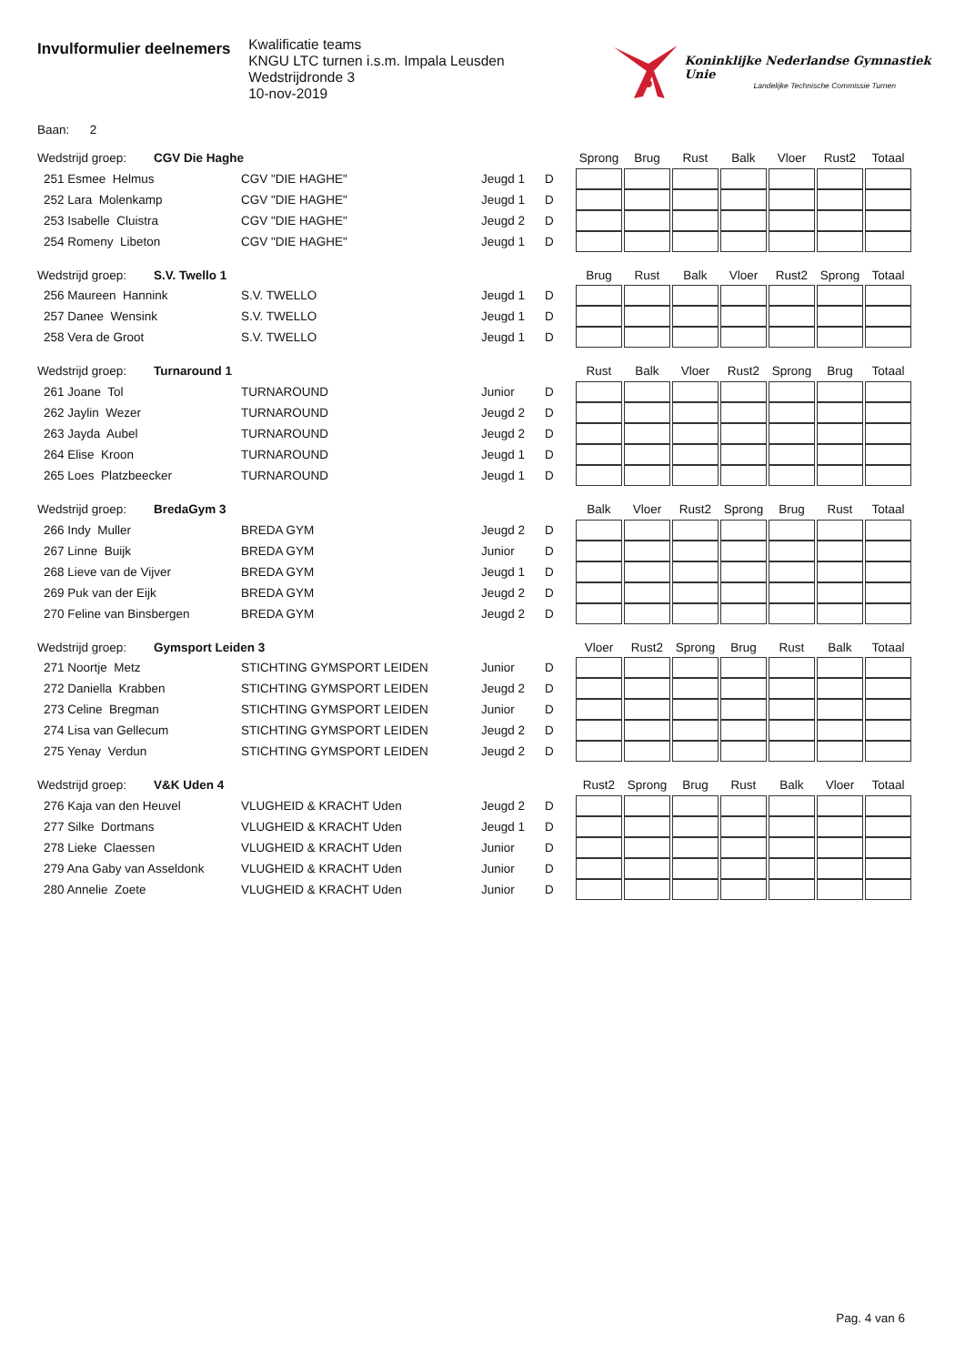Invulformulier deelnemers
Kwalificatie teams
KNGU LTC turnen i.s.m. Impala Leusden
Wedstrijdronde 3
10-nov-2019
Koninklijke Nederlandse Gymnastiek Unie
Landelijke Technische Commissie Turnen
Baan: 2
| Wedstrijd groep: CGV Die Haghe | | | | Sprong | Brug | Rust | Balk | Vloer | Rust2 | Totaal |
| 251 Esmee Helmus | CGV "DIE HAGHE" | Jeugd 1 | D | | | | | | | |
| 252 Lara Molenkamp | CGV "DIE HAGHE" | Jeugd 1 | D | | | | | | | |
| 253 Isabelle Cluistra | CGV "DIE HAGHE" | Jeugd 2 | D | | | | | | | |
| 254 Romeny Libeton | CGV "DIE HAGHE" | Jeugd 1 | D | | | | | | | |
| Wedstrijd groep: S.V. Twello 1 | | | | Brug | Rust | Balk | Vloer | Rust2 | Sprong | Totaal |
| 256 Maureen Hannink | S.V. TWELLO | Jeugd 1 | D | | | | | | | |
| 257 Danee Wensink | S.V. TWELLO | Jeugd 1 | D | | | | | | | |
| 258 Vera de Groot | S.V. TWELLO | Jeugd 1 | D | | | | | | | |
| Wedstrijd groep: Turnaround 1 | | | | Rust | Balk | Vloer | Rust2 | Sprong | Brug | Totaal |
| 261 Joane Tol | TURNAROUND | Junior | D | | | | | | | |
| 262 Jaylin Wezer | TURNAROUND | Jeugd 2 | D | | | | | | | |
| 263 Jayda Aubel | TURNAROUND | Jeugd 2 | D | | | | | | | |
| 264 Elise Kroon | TURNAROUND | Jeugd 1 | D | | | | | | | |
| 265 Loes Platzbeecker | TURNAROUND | Jeugd 1 | D | | | | | | | |
| Wedstrijd groep: BredaGym 3 | | | | Balk | Vloer | Rust2 | Sprong | Brug | Rust | Totaal |
| 266 Indy Muller | BREDA GYM | Jeugd 2 | D | | | | | | | |
| 267 Linne Buijk | BREDA GYM | Junior | D | | | | | | | |
| 268 Lieve van de Vijver | BREDA GYM | Jeugd 1 | D | | | | | | | |
| 269 Puk van der Eijk | BREDA GYM | Jeugd 2 | D | | | | | | | |
| 270 Feline van Binsbergen | BREDA GYM | Jeugd 2 | D | | | | | | | |
| Wedstrijd groep: Gymsport Leiden 3 | | | | Vloer | Rust2 | Sprong | Brug | Rust | Balk | Totaal |
| 271 Noortje Metz | STICHTING GYMSPORT LEIDEN | Junior | D | | | | | | | |
| 272 Daniella Krabben | STICHTING GYMSPORT LEIDEN | Jeugd 2 | D | | | | | | | |
| 273 Celine Bregman | STICHTING GYMSPORT LEIDEN | Junior | D | | | | | | | |
| 274 Lisa van Gellecum | STICHTING GYMSPORT LEIDEN | Jeugd 2 | D | | | | | | | |
| 275 Yenay Verdun | STICHTING GYMSPORT LEIDEN | Jeugd 2 | D | | | | | | | |
| Wedstrijd groep: V&K Uden 4 | | | | Rust2 | Sprong | Brug | Rust | Balk | Vloer | Totaal |
| 276 Kaja van den Heuvel | VLUGHEID & KRACHT Uden | Jeugd 2 | D | | | | | | | |
| 277 Silke Dortmans | VLUGHEID & KRACHT Uden | Jeugd 1 | D | | | | | | | |
| 278 Lieke Claessen | VLUGHEID & KRACHT Uden | Junior | D | | | | | | | |
| 279 Ana Gaby van Asseldonk | VLUGHEID & KRACHT Uden | Junior | D | | | | | | | |
| 280 Annelie Zoete | VLUGHEID & KRACHT Uden | Junior | D | | | | | | | |
Pag. 4 van 6